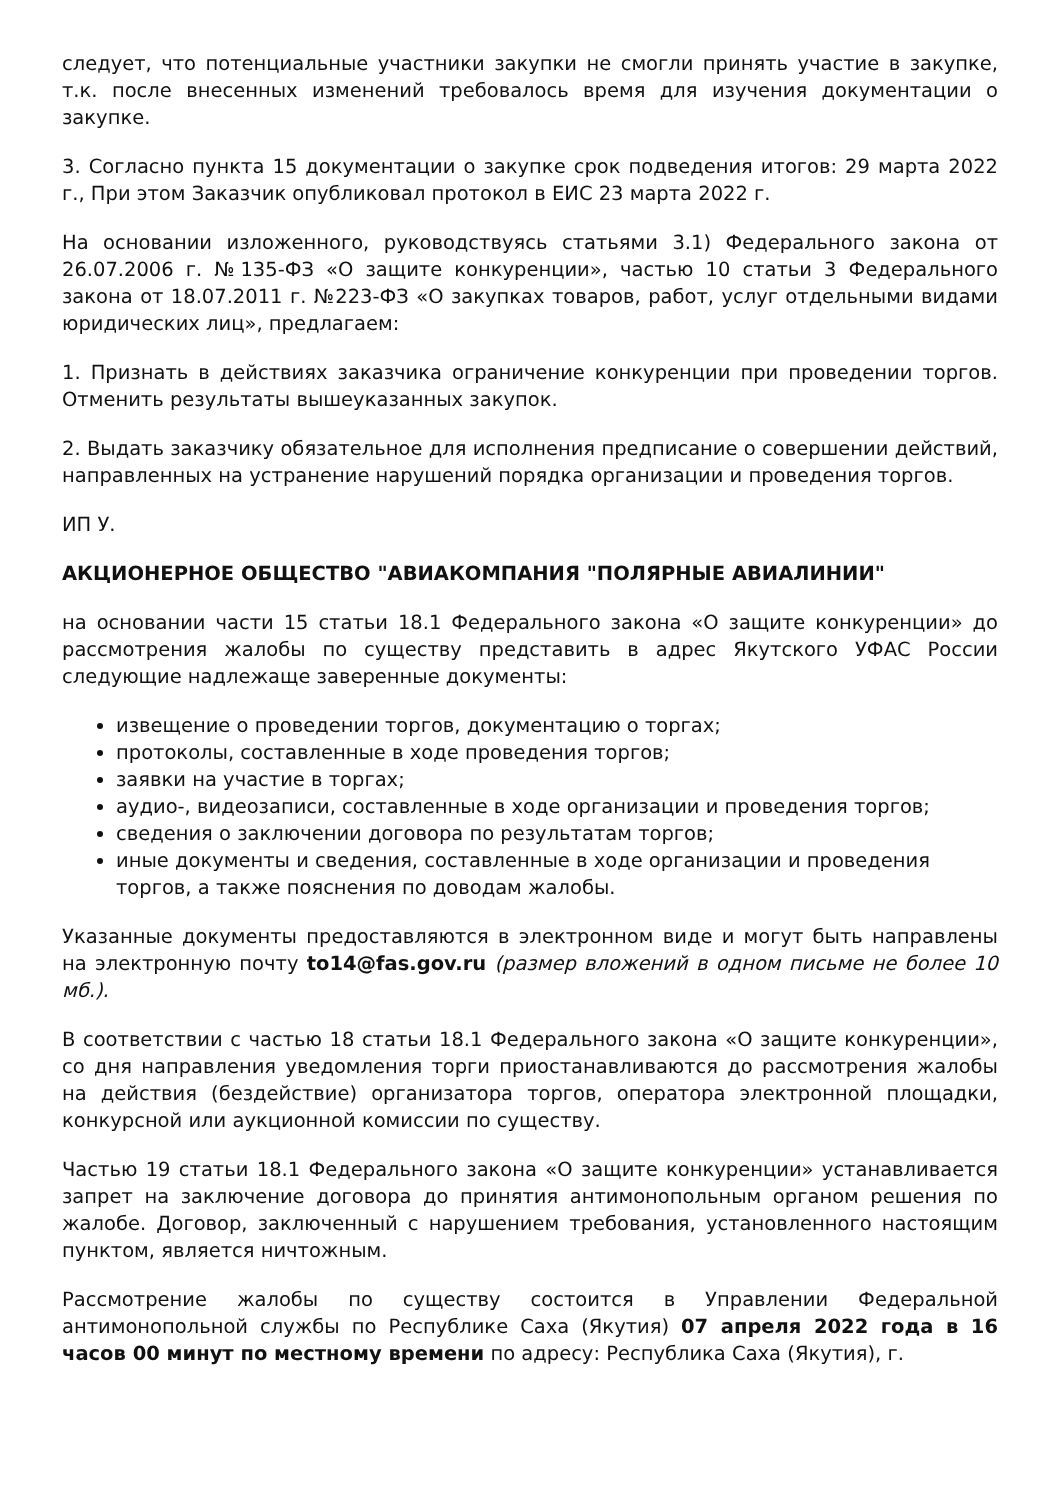следует, что потенциальные участники закупки не смогли принять участие в закупке, т.к. после внесенных изменений требовалось время для изучения документации о закупке.
3. Согласно пункта 15 документации о закупке срок подведения итогов: 29 марта 2022 г., При этом Заказчик опубликовал протокол в ЕИС 23 марта 2022 г.
На основании изложенного, руководствуясь статьями 3.1) Федерального закона от 26.07.2006 г. №135-ФЗ «О защите конкуренции», частью 10 статьи 3 Федерального закона от 18.07.2011 г. №223-ФЗ «О закупках товаров, работ, услуг отдельными видами юридических лиц», предлагаем:
1. Признать в действиях заказчика ограничение конкуренции при проведении торгов. Отменить результаты вышеуказанных закупок.
2. Выдать заказчику обязательное для исполнения предписание о совершении действий, направленных на устранение нарушений порядка организации и проведения торгов.
ИП У.
АКЦИОНЕРНОЕ ОБЩЕСТВО "АВИАКОМПАНИЯ "ПОЛЯРНЫЕ АВИАЛИНИИ"
на основании части 15 статьи 18.1 Федерального закона «О защите конкуренции» до рассмотрения жалобы по существу представить в адрес Якутского УФАС России следующие надлежаще заверенные документы:
извещение о проведении торгов, документацию о торгах;
протоколы, составленные в ходе проведения торгов;
заявки на участие в торгах;
аудио-, видеозаписи, составленные в ходе организации и проведения торгов;
сведения о заключении договора по результатам торгов;
иные документы и сведения, составленные в ходе организации и проведения торгов, а также пояснения по доводам жалобы.
Указанные документы предоставляются в электронном виде и могут быть направлены на электронную почту to14@fas.gov.ru (размер вложений в одном письме не более 10 мб.).
В соответствии с частью 18 статьи 18.1 Федерального закона «О защите конкуренции», со дня направления уведомления торги приостанавливаются до рассмотрения жалобы на действия (бездействие) организатора торгов, оператора электронной площадки, конкурсной или аукционной комиссии по существу.
Частью 19 статьи 18.1 Федерального закона «О защите конкуренции» устанавливается запрет на заключение договора до принятия антимонопольным органом решения по жалобе. Договор, заключенный с нарушением требования, установленного настоящим пунктом, является ничтожным.
Рассмотрение жалобы по существу состоится в Управлении Федеральной антимонопольной службы по Республике Саха (Якутия) 07 апреля 2022 года в 16 часов 00 минут по местному времени по адресу: Республика Саха (Якутия), г.